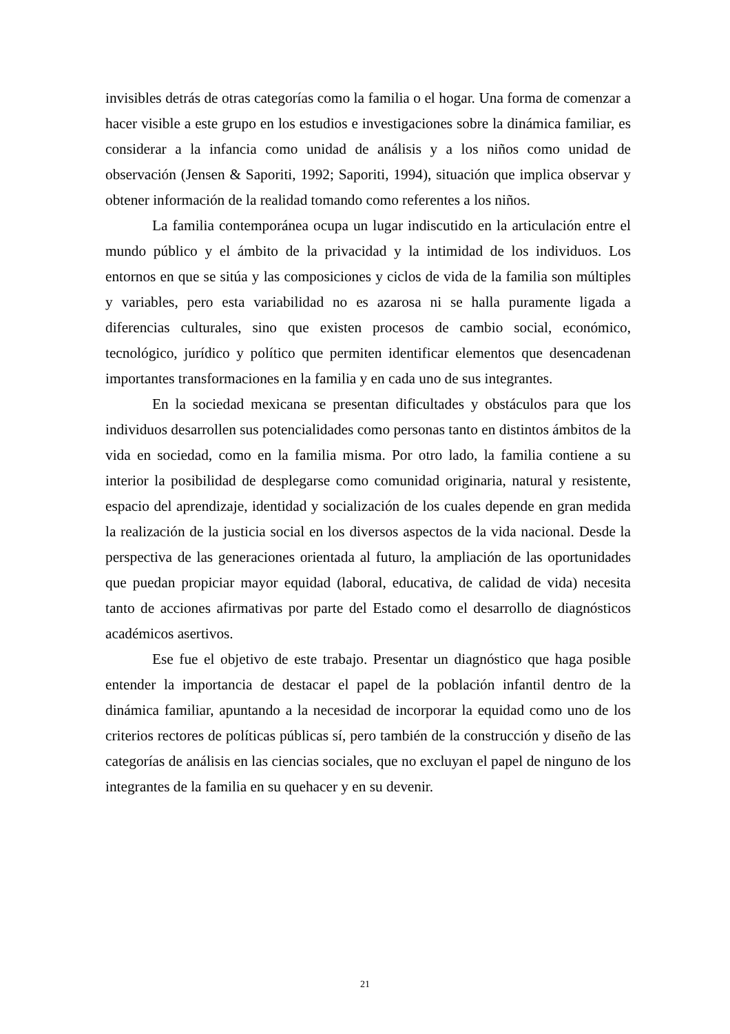invisibles detrás de otras categorías como la familia o el hogar. Una forma de comenzar a hacer visible a este grupo en los estudios e investigaciones sobre la dinámica familiar, es considerar a la infancia como unidad de análisis y a los niños como unidad de observación (Jensen & Saporiti, 1992; Saporiti, 1994), situación que implica observar y obtener información de la realidad tomando como referentes a los niños.
La familia contemporánea ocupa un lugar indiscutido en la articulación entre el mundo público y el ámbito de la privacidad y la intimidad de los individuos. Los entornos en que se sitúa y las composiciones y ciclos de vida de la familia son múltiples y variables, pero esta variabilidad no es azarosa ni se halla puramente ligada a diferencias culturales, sino que existen procesos de cambio social, económico, tecnológico, jurídico y político que permiten identificar elementos que desencadenan importantes transformaciones en la familia y en cada uno de sus integrantes.
En la sociedad mexicana se presentan dificultades y obstáculos para que los individuos desarrollen sus potencialidades como personas tanto en distintos ámbitos de la vida en sociedad, como en la familia misma. Por otro lado, la familia contiene a su interior la posibilidad de desplegarse como comunidad originaria, natural y resistente, espacio del aprendizaje, identidad y socialización de los cuales depende en gran medida la realización de la justicia social en los diversos aspectos de la vida nacional. Desde la perspectiva de las generaciones orientada al futuro, la ampliación de las oportunidades que puedan propiciar mayor equidad (laboral, educativa, de calidad de vida) necesita tanto de acciones afirmativas por parte del Estado como el desarrollo de diagnósticos académicos asertivos.
Ese fue el objetivo de este trabajo. Presentar un diagnóstico que haga posible entender la importancia de destacar el papel de la población infantil dentro de la dinámica familiar, apuntando a la necesidad de incorporar la equidad como uno de los criterios rectores de políticas públicas sí, pero también de la construcción y diseño de las categorías de análisis en las ciencias sociales, que no excluyan el papel de ninguno de los integrantes de la familia en su quehacer y en su devenir.
21